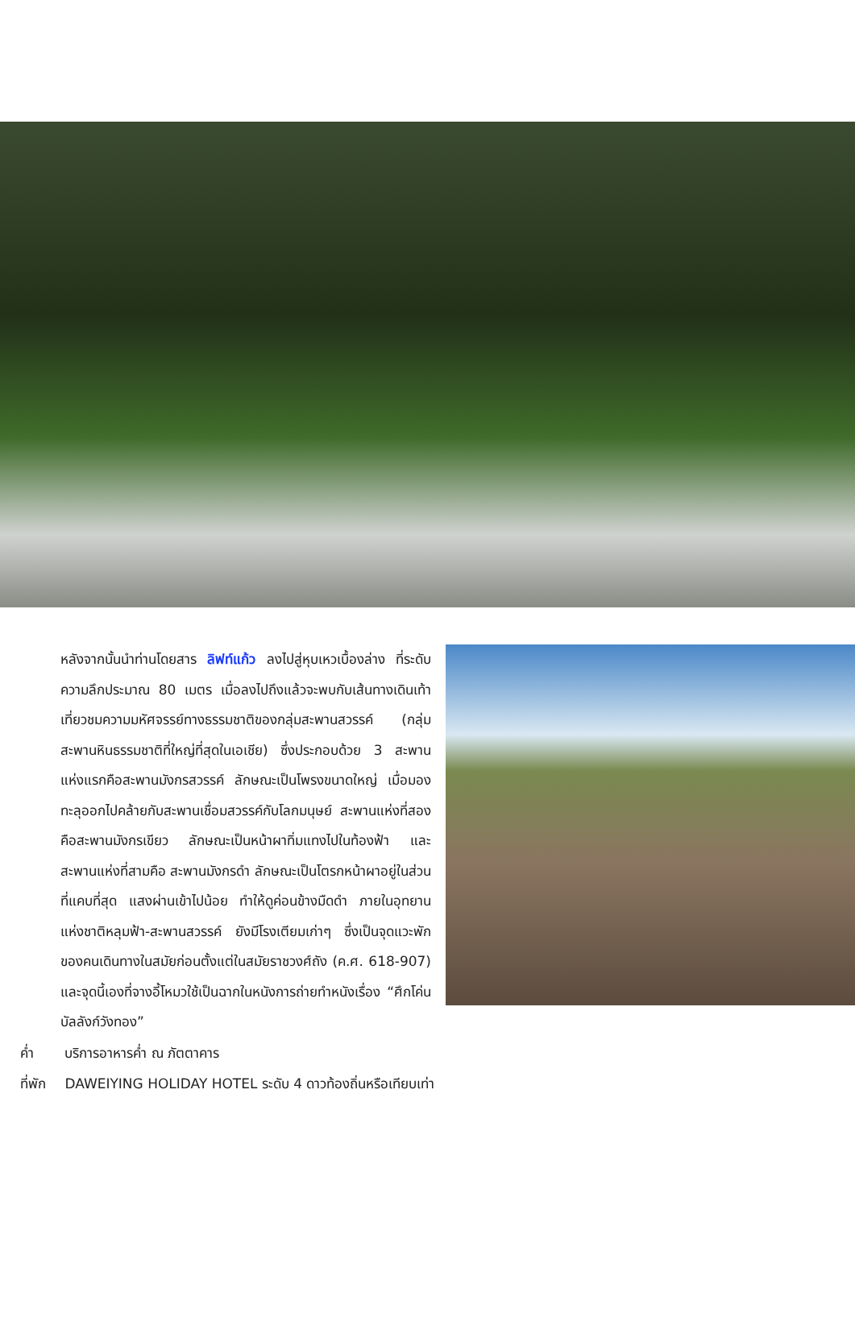หลังจากนั้นนำท่านโดยสาร ลิฟท์แก้ว ลงไปสู่หุบเหวเบื้องล่าง ที่ระดับความลึกประมาณ 80 เมตร เมื่อลงไปถึงแล้วจะพบกับเส้นทางเดินเท้าเที่ยวชมความมหัศจรรย์ทางธรรมชาติของกลุ่มสะพานสวรรค์ (กลุ่มสะพานหินธรรมชาติที่ใหญ่ที่สุดในเอเชีย) ซึ่งประกอบด้วย 3 สะพาน แห่งแรกคือสะพานมังกรสวรรค์ ลักษณะเป็นโพรงขนาดใหญ่ เมื่อมองทะลุออกไปคล้ายกับสะพานเชื่อมสวรรค์กับโลกมนุษย์ สะพานแห่งที่สองคือสะพานมังกรเขียว ลักษณะเป็นหน้าผาทิ่มแทงไปในท้องฟ้า และสะพานแห่งที่สามคือ สะพานมังกรดำ ลักษณะเป็นโตรกหน้าผาอยู่ในส่วนที่แคบที่สุด แสงผ่านเข้าไปน้อย ทำให้ดูค่อนข้างมืดดำ ภายในอุทยานแห่งชาติหลุมฟ้า-สะพานสวรรค์ ยังมีโรงเตียมเก่าๆ ซึ่งเป็นจุดแวะพักของคนเดินทางในสมัยก่อนตั้งแต่ในสมัยราชวงศ์ถัง (ค.ศ. 618-907) และจุดนี้เองที่จางอี้โหมวใช้เป็นฉากในหนังการถ่ายทำหนังเรื่อง “ศึกโค่นบัลลังก์วังทอง”
ค่ำ บริการอาหารค่ำ ณ ภัตตาคาร
ที่พัก DAWEIYING HOLIDAY HOTEL ระดับ 4 ดาวท้องถิ่นหรือเทียบเท่า